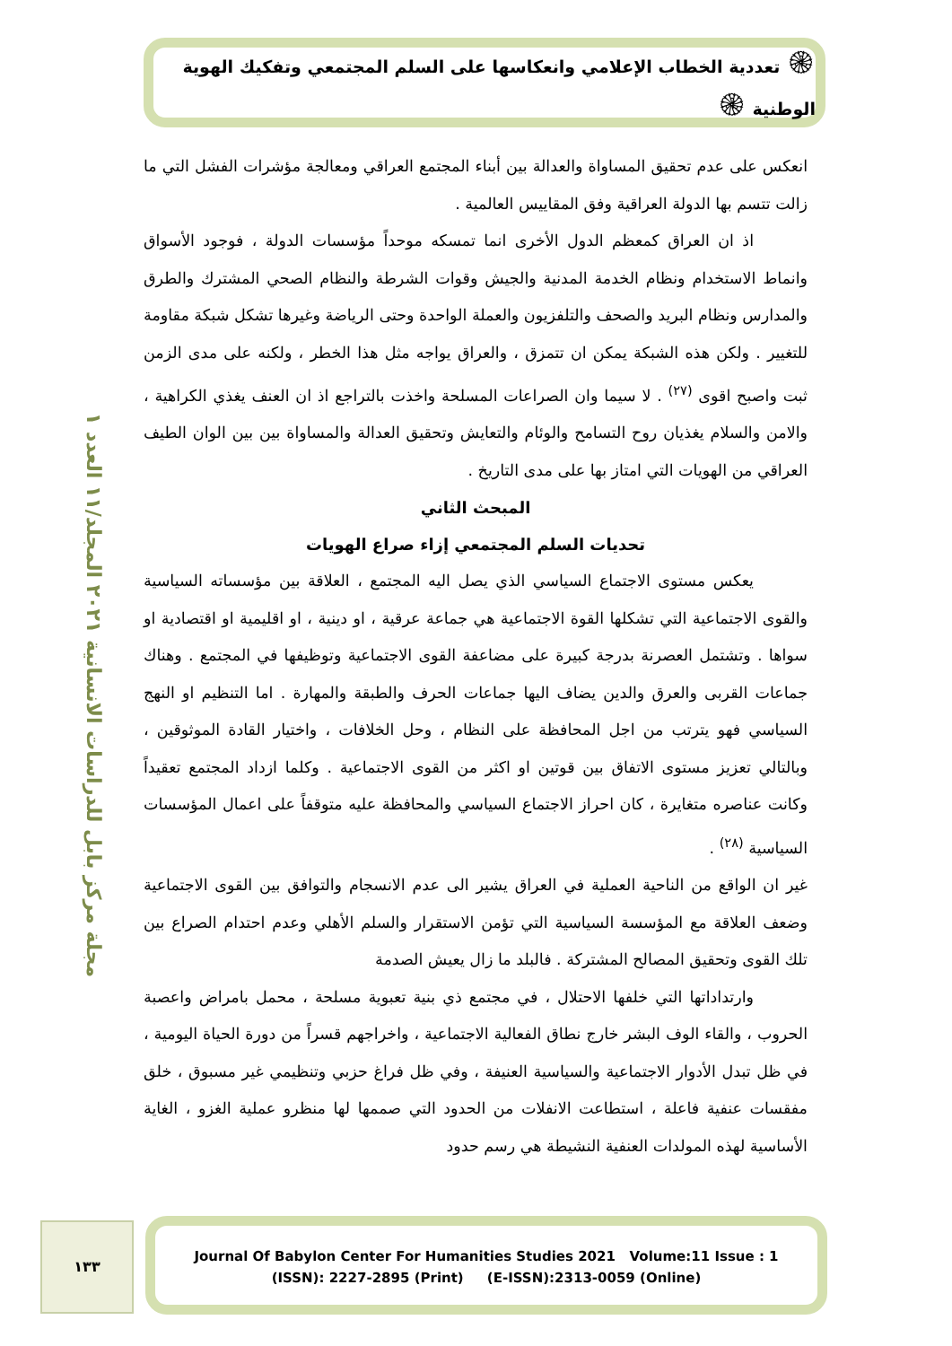۞ تعددية الخطاب الإعلامي وانعكاسها على السلم المجتمعي وتفكيك الهوية الوطنية ۞
مجلة مركز بابل للدراسات الانسانية ٢٠٢١ المجلد/١١ العدد ١
انعكس على عدم تحقيق المساواة والعدالة بين أبناء المجتمع العراقي ومعالجة مؤشرات الفشل التي ما زالت تتسم بها الدولة العراقية وفق المقاييس العالمية .
اذ ان العراق كمعظم الدول الأخرى انما تمسكه موحداً مؤسسات الدولة ، فوجود الأسواق وانماط الاستخدام ونظام الخدمة المدنية والجيش وقوات الشرطة والنظام الصحي المشترك والطرق والمدارس ونظام البريد والصحف والتلفزيون والعملة الواحدة وحتى الرياضة وغيرها تشكل شبكة مقاومة للتغيير . ولكن هذه الشبكة يمكن ان تتمزق ، والعراق يواجه مثل هذا الخطر ، ولكنه على مدى الزمن ثبت واصبح اقوى <sup>(٢٧)</sup> . لا سيما وان الصراعات المسلحة واخذت بالتراجع اذ ان العنف يغذي الكراهية ، والامن والسلام يغذيان روح التسامح والوئام والتعايش وتحقيق العدالة والمساواة بين بين الوان الطيف العراقي من الهويات التي امتاز بها على مدى التاريخ .
المبحث الثاني
تحديات السلم المجتمعي إزاء صراع الهويات
يعكس مستوى الاجتماع السياسي الذي يصل اليه المجتمع ، العلاقة بين مؤسساته السياسية والقوى الاجتماعية التي تشكلها القوة الاجتماعية هي جماعة عرقية ، او دينية ، او اقليمية او اقتصادية او سواها . وتشتمل العصرنة بدرجة كبيرة على مضاعفة القوى الاجتماعية وتوظيفها في المجتمع . وهناك جماعات القربى والعرق والدين يضاف اليها جماعات الحرف والطبقة والمهارة . اما التنظيم او النهج السياسي فهو يترتب من اجل المحافظة على النظام ، وحل الخلافات ، واختيار القادة الموثوقين ، وبالتالي تعزيز مستوى الاتفاق بين قوتين او اكثر من القوى الاجتماعية . وكلما ازداد المجتمع تعقيداً وكانت عناصره متغايرة ، كان احراز الاجتماع السياسي والمحافظة عليه متوقفاً على اعمال المؤسسات السياسية <sup>(٢٨)</sup> .
غير ان الواقع من الناحية العملية في العراق يشير الى عدم الانسجام والتوافق بين القوى الاجتماعية وضعف العلاقة مع المؤسسة السياسية التي تؤمن الاستقرار والسلم الأهلي وعدم احتدام الصراع بين تلك القوى وتحقيق المصالح المشتركة . فالبلد ما زال يعيش الصدمة
وارتداداتها التي خلفها الاحتلال ، في مجتمع ذي بنية تعبوية مسلحة ، محمل بامراض واعصبة الحروب ، والقاء الوف البشر خارج نطاق الفعالية الاجتماعية ، واخراجهم قسراً من دورة الحياة اليومية ، في ظل تبدل الأدوار الاجتماعية والسياسية العنيفة ، وفي ظل فراغ حزبي وتنظيمي غير مسبوق ، خلق مفقسات عنفية فاعلة ، استطاعت الانفلات من الحدود التي صممها لها منظرو عملية الغزو ، الغاية الأساسية لهذه المولدات العنفية النشيطة هي رسم حدود
١٣٣
Journal Of Babylon Center For Humanities Studies 2021 Volume:11 Issue : 1
(ISSN): 2227-2895 (Print) (E-ISSN):2313-0059 (Online)